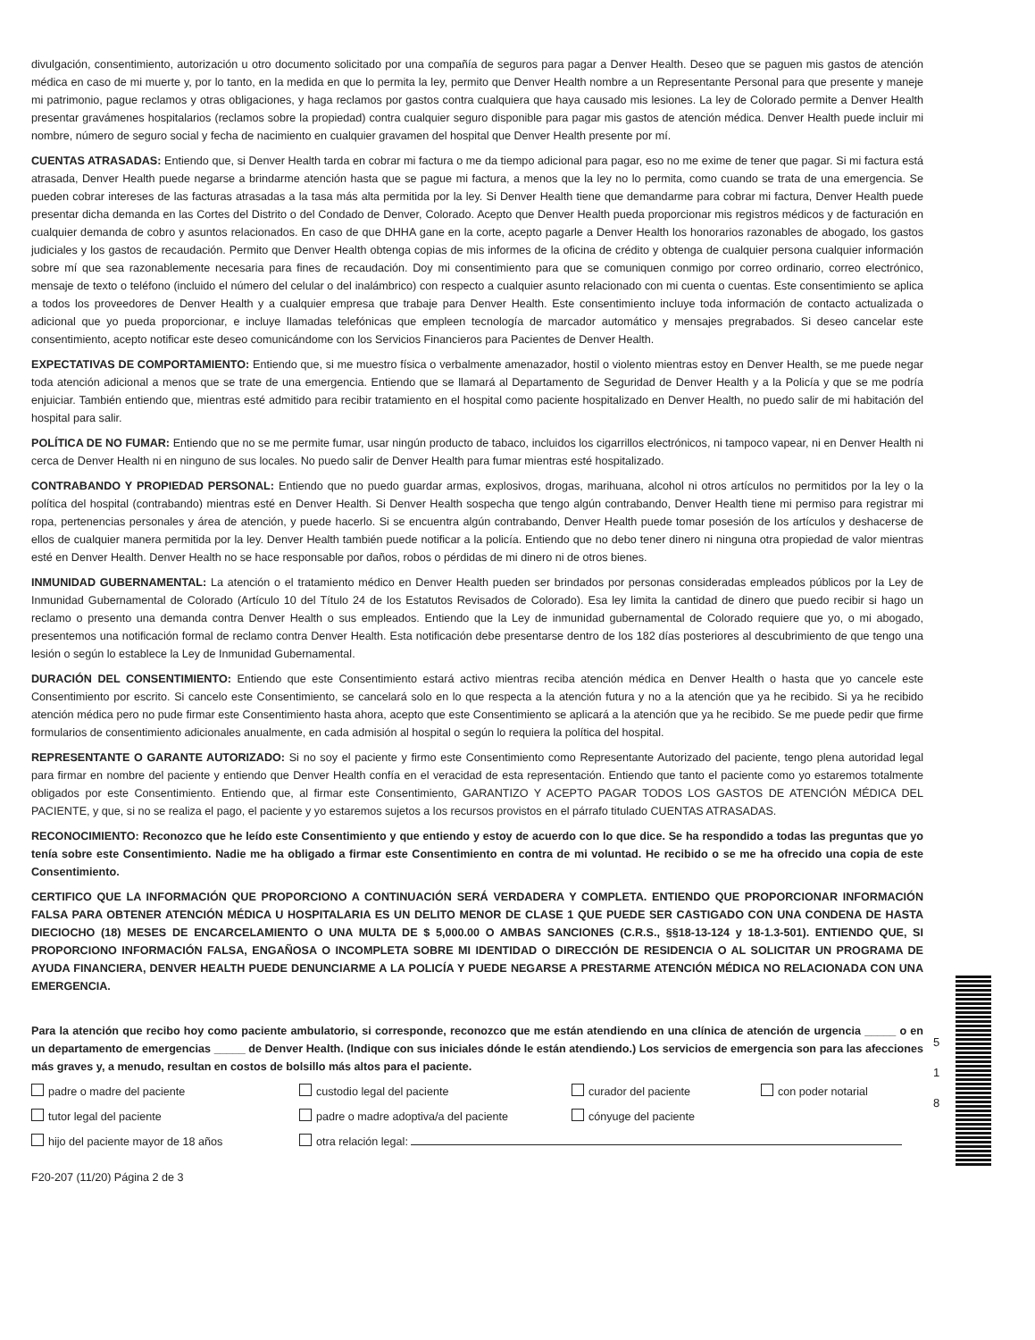divulgación, consentimiento, autorización u otro documento solicitado por una compañía de seguros para pagar a Denver Health. Deseo que se paguen mis gastos de atención médica en caso de mi muerte y, por lo tanto, en la medida en que lo permita la ley, permito que Denver Health nombre a un Representante Personal para que presente y maneje mi patrimonio, pague reclamos y otras obligaciones, y haga reclamos por gastos contra cualquiera que haya causado mis lesiones. La ley de Colorado permite a Denver Health presentar gravámenes hospitalarios (reclamos sobre la propiedad) contra cualquier seguro disponible para pagar mis gastos de atención médica. Denver Health puede incluir mi nombre, número de seguro social y fecha de nacimiento en cualquier gravamen del hospital que Denver Health presente por mí.
CUENTAS ATRASADAS: Entiendo que, si Denver Health tarda en cobrar mi factura o me da tiempo adicional para pagar, eso no me exime de tener que pagar. Si mi factura está atrasada, Denver Health puede negarse a brindarme atención hasta que se pague mi factura, a menos que la ley no lo permita, como cuando se trata de una emergencia. Se pueden cobrar intereses de las facturas atrasadas a la tasa más alta permitida por la ley. Si Denver Health tiene que demandarme para cobrar mi factura, Denver Health puede presentar dicha demanda en las Cortes del Distrito o del Condado de Denver, Colorado. Acepto que Denver Health pueda proporcionar mis registros médicos y de facturación en cualquier demanda de cobro y asuntos relacionados. En caso de que DHHA gane en la corte, acepto pagarle a Denver Health los honorarios razonables de abogado, los gastos judiciales y los gastos de recaudación. Permito que Denver Health obtenga copias de mis informes de la oficina de crédito y obtenga de cualquier persona cualquier información sobre mí que sea razonablemente necesaria para fines de recaudación. Doy mi consentimiento para que se comuniquen conmigo por correo ordinario, correo electrónico, mensaje de texto o teléfono (incluido el número del celular o del inalámbrico) con respecto a cualquier asunto relacionado con mi cuenta o cuentas. Este consentimiento se aplica a todos los proveedores de Denver Health y a cualquier empresa que trabaje para Denver Health. Este consentimiento incluye toda información de contacto actualizada o adicional que yo pueda proporcionar, e incluye llamadas telefónicas que empleen tecnología de marcador automático y mensajes pregrabados. Si deseo cancelar este consentimiento, acepto notificar este deseo comunicándome con los Servicios Financieros para Pacientes de Denver Health.
EXPECTATIVAS DE COMPORTAMIENTO: Entiendo que, si me muestro física o verbalmente amenazador, hostil o violento mientras estoy en Denver Health, se me puede negar toda atención adicional a menos que se trate de una emergencia. Entiendo que se llamará al Departamento de Seguridad de Denver Health y a la Policía y que se me podría enjuiciar. También entiendo que, mientras esté admitido para recibir tratamiento en el hospital como paciente hospitalizado en Denver Health, no puedo salir de mi habitación del hospital para salir.
POLÍTICA DE NO FUMAR: Entiendo que no se me permite fumar, usar ningún producto de tabaco, incluidos los cigarrillos electrónicos, ni tampoco vapear, ni en Denver Health ni cerca de Denver Health ni en ninguno de sus locales. No puedo salir de Denver Health para fumar mientras esté hospitalizado.
CONTRABANDO Y PROPIEDAD PERSONAL: Entiendo que no puedo guardar armas, explosivos, drogas, marihuana, alcohol ni otros artículos no permitidos por la ley o la política del hospital (contrabando) mientras esté en Denver Health. Si Denver Health sospecha que tengo algún contrabando, Denver Health tiene mi permiso para registrar mi ropa, pertenencias personales y área de atención, y puede hacerlo. Si se encuentra algún contrabando, Denver Health puede tomar posesión de los artículos y deshacerse de ellos de cualquier manera permitida por la ley. Denver Health también puede notificar a la policía. Entiendo que no debo tener dinero ni ninguna otra propiedad de valor mientras esté en Denver Health. Denver Health no se hace responsable por daños, robos o pérdidas de mi dinero ni de otros bienes.
INMUNIDAD GUBERNAMENTAL: La atención o el tratamiento médico en Denver Health pueden ser brindados por personas consideradas empleados públicos por la Ley de Inmunidad Gubernamental de Colorado (Artículo 10 del Título 24 de los Estatutos Revisados de Colorado). Esa ley limita la cantidad de dinero que puedo recibir si hago un reclamo o presento una demanda contra Denver Health o sus empleados. Entiendo que la Ley de inmunidad gubernamental de Colorado requiere que yo, o mi abogado, presentemos una notificación formal de reclamo contra Denver Health. Esta notificación debe presentarse dentro de los 182 días posteriores al descubrimiento de que tengo una lesión o según lo establece la Ley de Inmunidad Gubernamental.
DURACIÓN DEL CONSENTIMIENTO: Entiendo que este Consentimiento estará activo mientras reciba atención médica en Denver Health o hasta que yo cancele este Consentimiento por escrito. Si cancelo este Consentimiento, se cancelará solo en lo que respecta a la atención futura y no a la atención que ya he recibido. Si ya he recibido atención médica pero no pude firmar este Consentimiento hasta ahora, acepto que este Consentimiento se aplicará a la atención que ya he recibido. Se me puede pedir que firme formularios de consentimiento adicionales anualmente, en cada admisión al hospital o según lo requiera la política del hospital.
REPRESENTANTE O GARANTE AUTORIZADO: Si no soy el paciente y firmo este Consentimiento como Representante Autorizado del paciente, tengo plena autoridad legal para firmar en nombre del paciente y entiendo que Denver Health confía en el veracidad de esta representación. Entiendo que tanto el paciente como yo estaremos totalmente obligados por este Consentimiento. Entiendo que, al firmar este Consentimiento, GARANTIZO Y ACEPTO PAGAR TODOS LOS GASTOS DE ATENCIÓN MÉDICA DEL PACIENTE, y que, si no se realiza el pago, el paciente y yo estaremos sujetos a los recursos provistos en el párrafo titulado CUENTAS ATRASADAS.
RECONOCIMIENTO: Reconozco que he leído este Consentimiento y que entiendo y estoy de acuerdo con lo que dice. Se ha respondido a todas las preguntas que yo tenía sobre este Consentimiento. Nadie me ha obligado a firmar este Consentimiento en contra de mi voluntad. He recibido o se me ha ofrecido una copia de este Consentimiento.
CERTIFICO QUE LA INFORMACIÓN QUE PROPORCIONO A CONTINUACIÓN SERÁ VERDADERA Y COMPLETA. ENTIENDO QUE PROPORCIONAR INFORMACIÓN FALSA PARA OBTENER ATENCIÓN MÉDICA U HOSPITALARIA ES UN DELITO MENOR DE CLASE 1 QUE PUEDE SER CASTIGADO CON UNA CONDENA DE HASTA DIECIOCHO (18) MESES DE ENCARCELAMIENTO O UNA MULTA DE $ 5,000.00 O AMBAS SANCIONES (C.R.S., §§18-13-124 y 18-1.3-501). ENTIENDO QUE, SI PROPORCIONO INFORMACIÓN FALSA, ENGAÑOSA O INCOMPLETA SOBRE MI IDENTIDAD O DIRECCIÓN DE RESIDENCIA O AL SOLICITAR UN PROGRAMA DE AYUDA FINANCIERA, DENVER HEALTH PUEDE DENUNCIARME A LA POLICÍA Y PUEDE NEGARSE A PRESTARME ATENCIÓN MÉDICA NO RELACIONADA CON UNA EMERGENCIA.
Para la atención que recibo hoy como paciente ambulatorio, si corresponde, reconozco que me están atendiendo en una clínica de atención de urgencia _____ o en un departamento de emergencias _____ de Denver Health. (Indique con sus iniciales dónde le están atendiendo.) Los servicios de emergencia son para las afecciones más graves y, a menudo, resultan en costos de bolsillo más altos para el paciente.
padre o madre del paciente
custodio legal del paciente
curador del paciente
con poder notarial
tutor legal del paciente
padre o madre adoptiva/a del paciente
cónyuge del paciente
hijo del paciente mayor de 18 años
otra relación legal:
F20-207 (11/20) Página 2 de 3
5
1
8